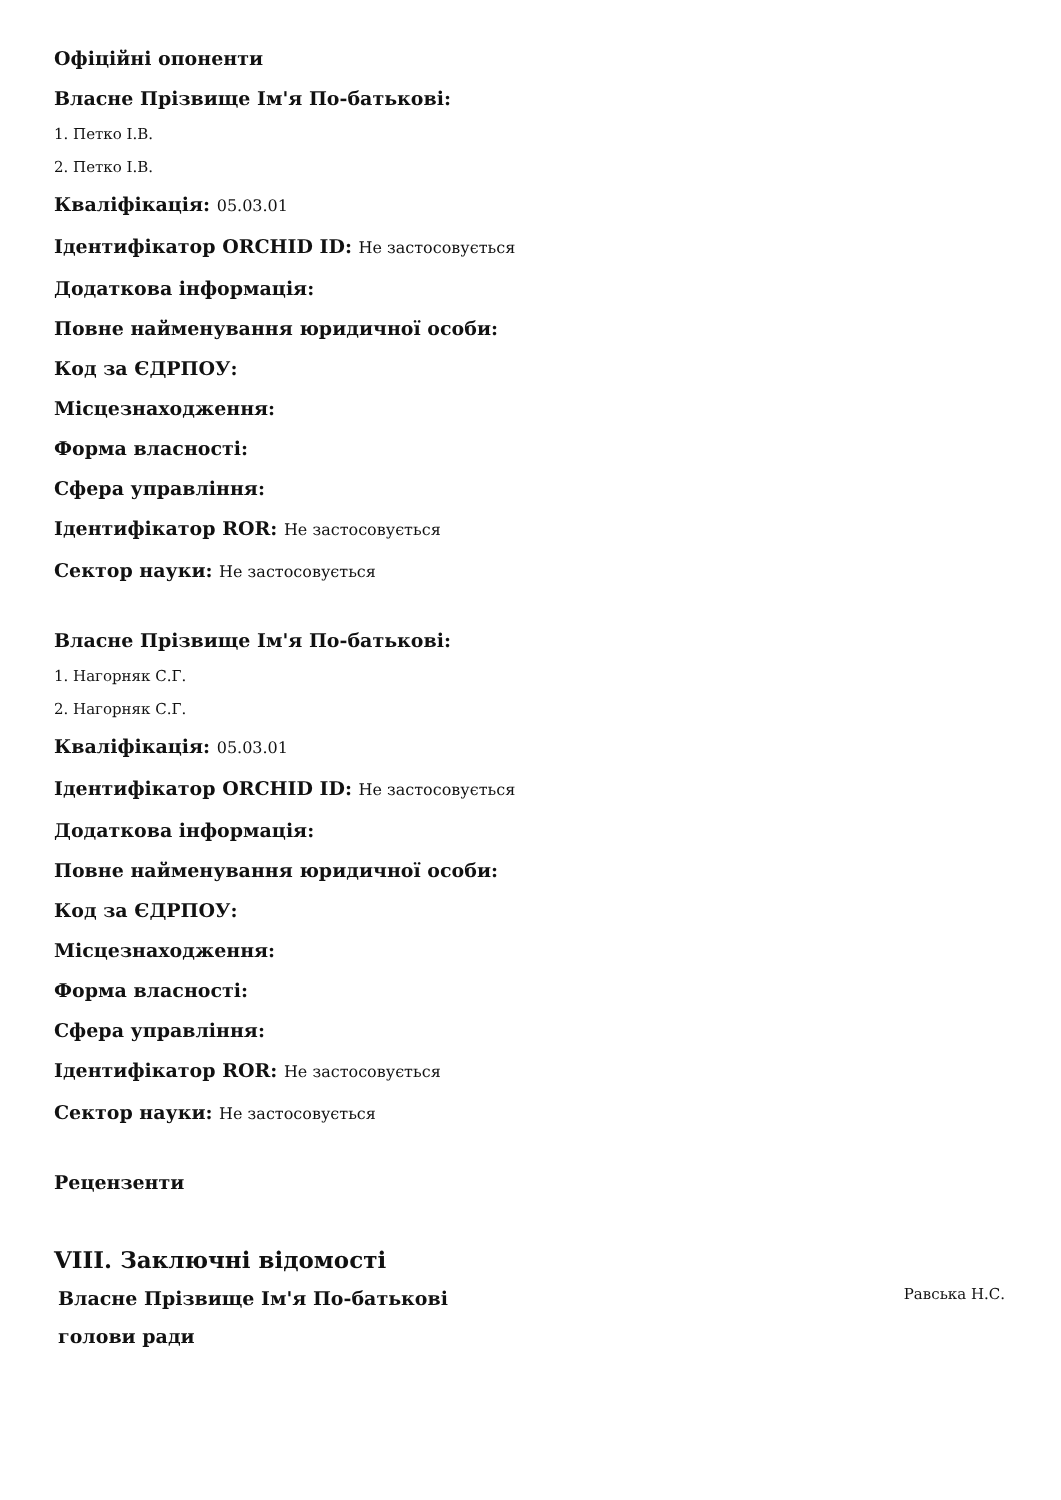Офіційні опоненти
Власне Прізвище Ім'я По-батькові:
1. Петко І.В.
2. Петко І.В.
Кваліфікація: 05.03.01
Ідентифікатор ORCHID ID: Не застосовується
Додаткова інформація:
Повне найменування юридичної особи:
Код за ЄДРПОУ:
Місцезнаходження:
Форма власності:
Сфера управління:
Ідентифікатор ROR: Не застосовується
Сектор науки: Не застосовується
Власне Прізвище Ім'я По-батькові:
1. Нагорняк С.Г.
2. Нагорняк С.Г.
Кваліфікація: 05.03.01
Ідентифікатор ORCHID ID: Не застосовується
Додаткова інформація:
Повне найменування юридичної особи:
Код за ЄДРПОУ:
Місцезнаходження:
Форма власності:
Сфера управління:
Ідентифікатор ROR: Не застосовується
Сектор науки: Не застосовується
Рецензенти
VIII. Заключні відомості
Власне Прізвище Ім'я По-батькові
голови ради
Равська Н.С.